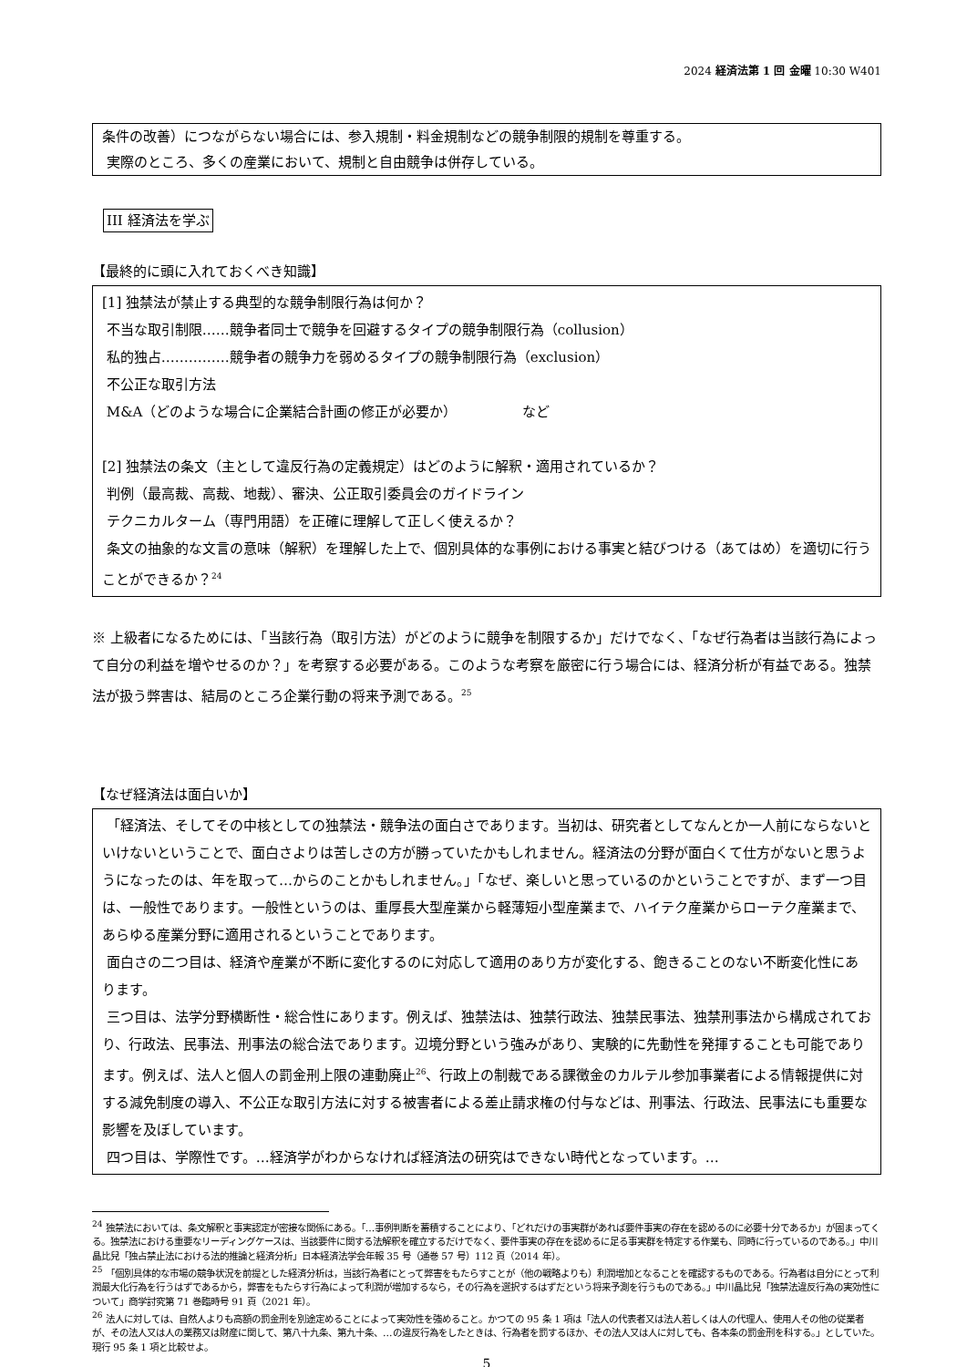2024 経済法第 1 回 金曜 10:30 W401
条件の改善）につながらない場合には、参入規制・料金規制などの競争制限的規制を尊重する。
実際のところ、多くの産業において、規制と自由競争は併存している。
III 経済法を学ぶ
【最終的に頭に入れておくべき知識】
[1] 独禁法が禁止する典型的な競争制限行為は何か？
不当な取引制限……競争者同士で競争を回避するタイプの競争制限行為（collusion）
私的独占……………競争者の競争力を弱めるタイプの競争制限行為（exclusion）
不公正な取引方法
M&A（どのような場合に企業結合計画の修正が必要か） など
[2] 独禁法の条文（主として違反行為の定義規定）はどのように解釈・適用されているか？
判例（最高裁、高裁、地裁）、審決、公正取引委員会のガイドライン
テクニカルターム（専門用語）を正確に理解して正しく使えるか？
条文の抽象的な文言の意味（解釈）を理解した上で、個別具体的な事例における事実と結びつける（あてはめ）を適切に行うことができるか？<sup>24</sup>
※ 上級者になるためには、「当該行為（取引方法）がどのように競争を制限するか」だけでなく、「なぜ行為者は当該行為によって自分の利益を増やせるのか？」を考察する必要がある。このような考察を厳密に行う場合には、経済分析が有益である。独禁法が扱う弊害は、結局のところ企業行動の将来予測である。<sup>25</sup>
【なぜ経済法は面白いか】
「経済法、そしてその中核としての独禁法・競争法の面白さであります。当初は、研究者としてなんとか一人前にならないといけないということで、面白さよりは苦しさの方が勝っていたかもしれません。経済法の分野が面白くて仕方がないと思うようになったのは、年を取って…からのことかもしれません。」「なぜ、楽しいと思っているのかということですが、まず一つ目は、一般性であります。一般性というのは、重厚長大型産業から軽薄短小型産業まで、ハイテク産業からローテク産業まで、あらゆる産業分野に適用されるということであります。
面白さの二つ目は、経済や産業が不断に変化するのに対応して適用のあり方が変化する、飽きることのない不断変化性にあります。
三つ目は、法学分野横断性・総合性にあります。例えば、独禁法は、独禁行政法、独禁民事法、独禁刑事法から構成されており、行政法、民事法、刑事法の総合法であります。辺境分野という強みがあり、実験的に先動性を発揮することも可能であります。例えば、法人と個人の罰金刑上限の連動廃止<sup>26</sup>、行政上の制裁である課徴金のカルテル参加事業者による情報提供に対する減免制度の導入、不公正な取引方法に対する被害者による差止請求権の付与などは、刑事法、行政法、民事法にも重要な影響を及ぼしています。
四つ目は、学際性です。…経済学がわからなければ経済法の研究はできない時代となっています。…
<sup>24</sup> 独禁法においては、条文解釈と事実認定が密接な関係にある。「…事例判断を蓄積することにより、「どれだけの事実群があれば要件事実の存在を認めるのに必要十分であるか」が固まってくる。独禁法における重要なリーディングケースは、当該要件に関する法解釈を確立するだけでなく、要件事実の存在を認めるに足る事実群を特定する作業も、同時に行っているのである。」中川晶比兒「独占禁止法における法的推論と経済分析」日本経済法学会年報 35 号（通巻 57 号）112 頁（2014 年）。
<sup>25</sup> 「個別具体的な市場の競争状況を前提とした経済分析は，当該行為者にとって弊害をもたらすことが（他の戦略よりも）利潤増加となることを確認するものである。行為者は自分にとって利潤最大化行為を行うはずであるから，弊害をもたらす行為によって利潤が増加するなら，その行為を選択するはずだという将来予測を行うものである。」中川晶比兒「独禁法違反行為の実効性について」商学討究第 71 巻臨時号 91 頁（2021 年）。
<sup>26</sup> 法人に対しては、自然人よりも高額の罰金刑を別途定めることによって実効性を強めること。かつての 95 条 1 項は「法人の代表者又は法人若しくは人の代理人、使用人その他の従業者が、その法人又は人の業務又は財産に関して、第八十九条、第九十条、…の違反行為をしたときは、行為者を罰するほか、その法人又は人に対しても、各本条の罰金刑を科する。」としていた。現行 95 条 1 項と比較せよ。
5